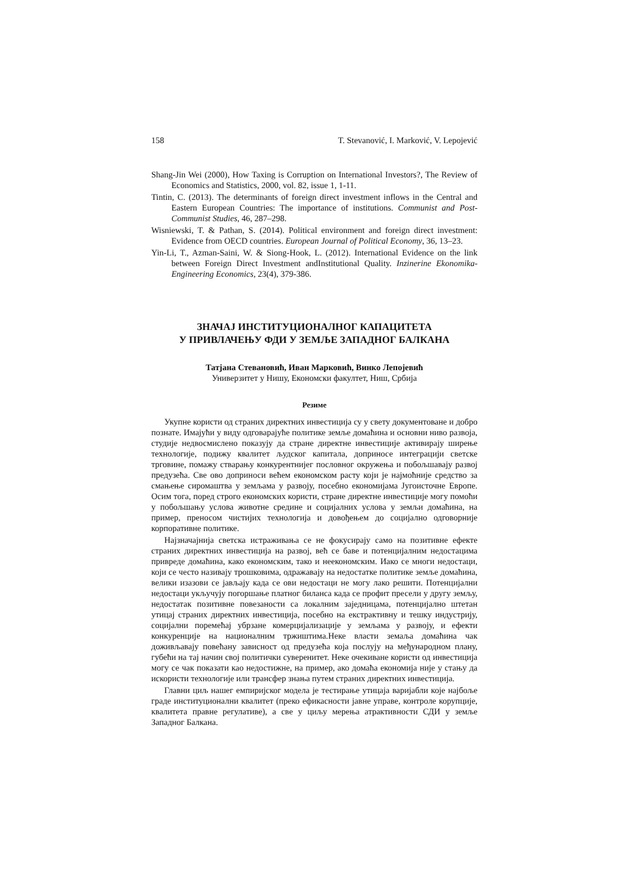158 T. Stevanović, I. Marković, V. Lepojević
Shang-Jin Wei (2000), How Taxing is Corruption on International Investors?, The Review of Economics and Statistics, 2000, vol. 82, issue 1, 1-11.
Tintin, C. (2013). The determinants of foreign direct investment inflows in the Central and Eastern European Countries: The importance of institutions. Communist and Post-Communist Studies, 46, 287–298.
Wisniewski, T. & Pathan, S. (2014). Political environment and foreign direct investment: Evidence from OECD countries. European Journal of Political Economy, 36, 13–23.
Yin-Li, T., Azman-Saini, W. & Siong-Hook, L. (2012). International Evidence on the link between Foreign Direct Investment andInstitutional Quality. Inzinerine Ekonomika-Engineering Economics, 23(4), 379-386.
ЗНАЧАЈ ИНСТИТУЦИОНАЛНОГ КАПАЦИТЕТА
У ПРИВЛАЧЕЊУ ФДИ У ЗЕМЉЕ ЗАПАДНОГ БАЛКАНА
Татјана Стевановић, Иван Марковић, Винко Лепојевић
Универзитет у Нишу, Економски факултет, Ниш, Србија
Резиме
Укупне користи од страних директних инвестиција су у свету документоване и добро познате. Имајући у виду одговарајуће политике земље домаћина и основни ниво развоја, студије недвосмислено показују да стране директне инвестиције активирају ширење технологије, подижу квалитет људског капитала, доприносе интеграцији светске трговине, помажу стварању конкурентнијег пословног окружења и побољшавају развој предузећа. Све ово доприноси већем економском расту који је најмоћније средство за смањење сиромаштва у земљама у развоју, посебно економијама Југоисточне Европе. Осим тога, поред строго економских користи, стране директне инвестиције могу помоћи у побољшању услова животне средине и социјалних услова у земљи домаћина, на пример, преносом чистијих технологија и довођењем до социјално одговорније корпоративне политике.
Најзначајнија светска истраживања се не фокусирају само на позитивне ефекте страних директних инвестиција на развој, већ се баве и потенцијалним недостацима привреде домаћина, како економским, тако и неекономским. Иако се многи недостаци, који се често називају трошковима, одражавају на недостатке политике земље домаћина, велики изазови се јављају када се ови недостаци не могу лако решити. Потенцијални недостаци укључују погоршање платног биланса када се профит пресели у другу земљу, недостатак позитивне повезаности са локалним заједницама, потенцијално штетан утицај страних директних инвестиција, посебно на екстрактивну и тешку индустрију, социјални поремећај убрзане комерцијализације у земљама у развоју, и ефекти конкуренције на националним тржиштима.Неке власти земаља домаћина чак доживљавају повећану зависност од предузећа која послују на међународном плану, губећи на тај начин свој политички суверенитет. Неке очекиване користи од инвестиција могу се чак показати као недостижне, на пример, ако домаћа економија није у стању да искористи технологије или трансфер знања путем страних директних инвестиција.
Главни циљ нашег емпиријског модела је тестирање утицаја варијабли које најбоље граде институционални квалитет (преко ефикасности јавне управе, контроле корупције, квалитета правне регулативе), а све у циљу мерења атрактивности СДИ у земље Западног Балкана.